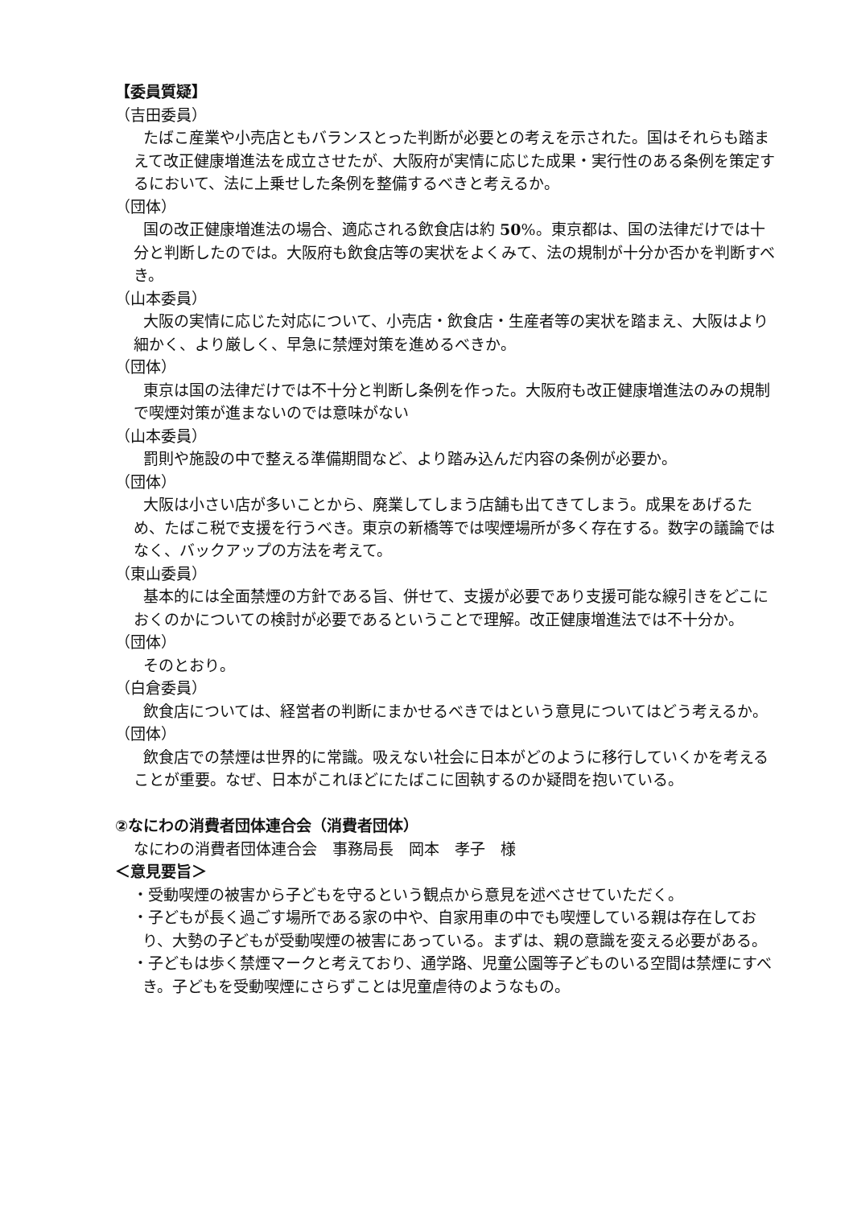【委員質疑】
（吉田委員）
たばこ産業や小売店ともバランスとった判断が必要との考えを示された。国はそれらも踏まえて改正健康増進法を成立させたが、大阪府が実情に応じた成果・実行性のある条例を策定するにおいて、法に上乗せした条例を整備するべきと考えるか。
（団体）
国の改正健康増進法の場合、適応される飲食店は約 50%。東京都は、国の法律だけでは十分と判断したのでは。大阪府も飲食店等の実状をよくみて、法の規制が十分か否かを判断すべき。
（山本委員）
大阪の実情に応じた対応について、小売店・飲食店・生産者等の実状を踏まえ、大阪はより細かく、より厳しく、早急に禁煙対策を進めるべきか。
（団体）
東京は国の法律だけでは不十分と判断し条例を作った。大阪府も改正健康増進法のみの規制で喫煙対策が進まないのでは意味がない
（山本委員）
罰則や施設の中で整える準備期間など、より踏み込んだ内容の条例が必要か。
（団体）
大阪は小さい店が多いことから、廃業してしまう店舗も出てきてしまう。成果をあげるため、たばこ税で支援を行うべき。東京の新橋等では喫煙場所が多く存在する。数字の議論ではなく、バックアップの方法を考えて。
（東山委員）
基本的には全面禁煙の方針である旨、併せて、支援が必要であり支援可能な線引きをどこにおくのかについての検討が必要であるということで理解。改正健康増進法では不十分か。
（団体）
そのとおり。
（白倉委員）
飲食店については、経営者の判断にまかせるべきではという意見についてはどう考えるか。
（団体）
飲食店での禁煙は世界的に常識。吸えない社会に日本がどのように移行していくかを考えることが重要。なぜ、日本がこれほどにたばこに固執するのか疑問を抱いている。
②なにわの消費者団体連合会（消費者団体）
なにわの消費者団体連合会　事務局長　岡本　孝子　様
＜意見要旨＞
・受動喫煙の被害から子どもを守るという観点から意見を述べさせていただく。
・子どもが長く過ごす場所である家の中や、自家用車の中でも喫煙している親は存在しており、大勢の子どもが受動喫煙の被害にあっている。まずは、親の意識を変える必要がある。
・子どもは歩く禁煙マークと考えており、通学路、児童公園等子どものいる空間は禁煙にすべき。子どもを受動喫煙にさらずことは児童虐待のようなもの。